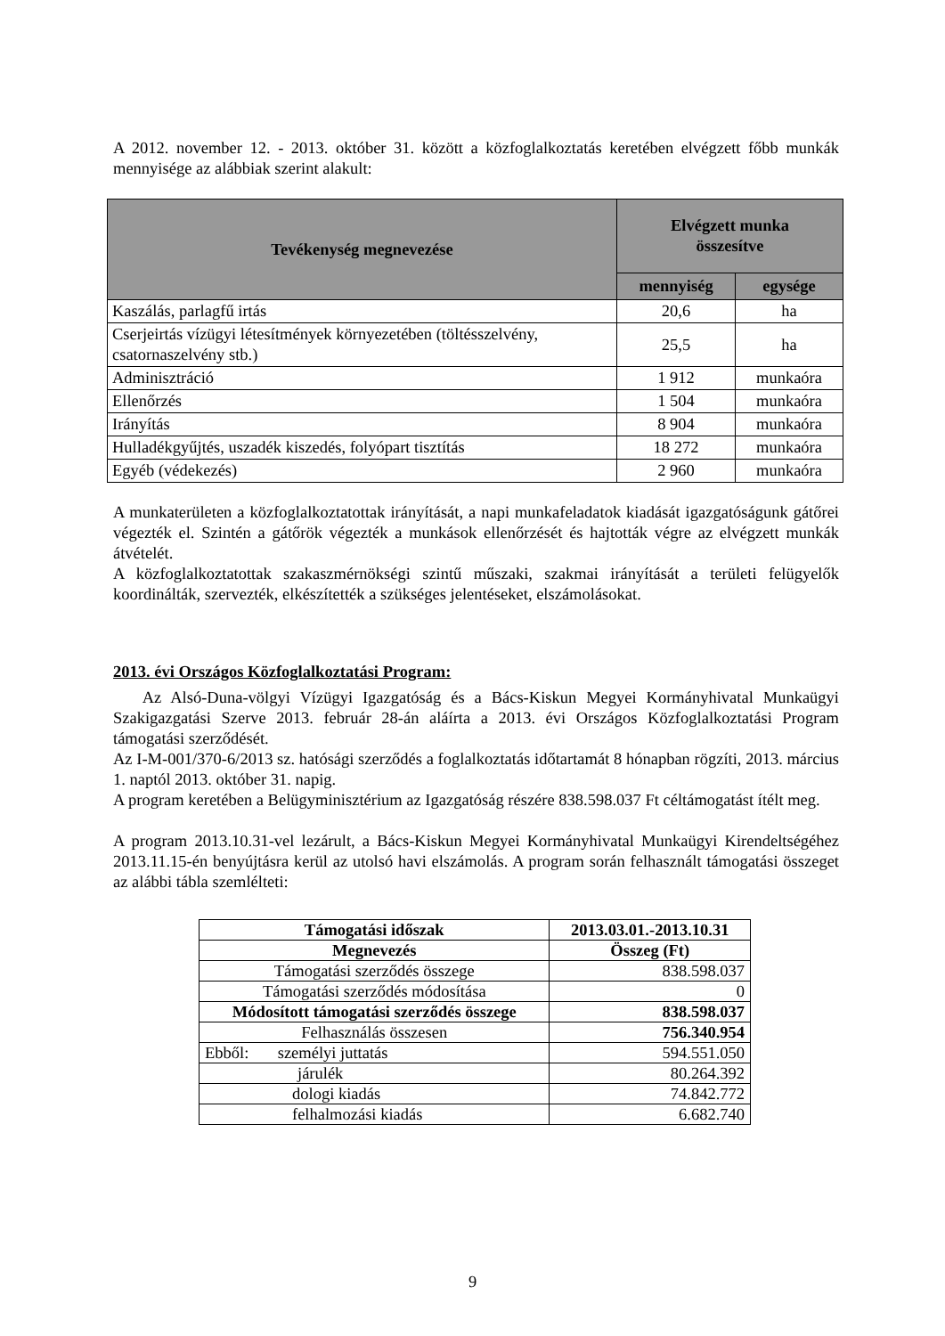A 2012. november 12. - 2013. október 31. között a közfoglalkoztatás keretében elvégzett főbb munkák mennyisége az alábbiak szerint alakult:
| Tevékenység megnevezése | Elvégzett munka összesítve | |
| --- | --- | --- |
| | mennyiség | egysége |
| Kaszálás, parlagfű irtás | 20,6 | ha |
| Cserjeirtás vízügyi létesítmények környezetében (töltésszelvény, csatornaszelvény stb.) | 25,5 | ha |
| Adminisztráció | 1 912 | munkaóra |
| Ellenőrzés | 1 504 | munkaóra |
| Irányítás | 8 904 | munkaóra |
| Hulladékgyűjtés, uszadék kiszedés, folyópart tisztítás | 18 272 | munkaóra |
| Egyéb (védekezés) | 2 960 | munkaóra |
A munkaterületen a közfoglalkoztatottak irányítását, a napi munkafeladatok kiadását igazgatóságunk gátőrei végezték el. Szintén a gátőrök végezték a munkások ellenőrzését és hajtották végre az elvégzett munkák átvételét.
A közfoglalkoztatottak szakaszmérnökségi szintű műszaki, szakmai irányítását a területi felügyelők koordinálták, szervezték, elkészítették a szükséges jelentéseket, elszámolásokat.
2013. évi Országos Közfoglalkoztatási Program:
Az Alsó-Duna-völgyi Vízügyi Igazgatóság és a Bács-Kiskun Megyei Kormányhivatal Munkaügyi Szakigazgatási Szerve 2013. február 28-án aláírta a 2013. évi Országos Közfoglalkoztatási Program támogatási szerződését.
Az I-M-001/370-6/2013 sz. hatósági szerződés a foglalkoztatás időtartamát 8 hónapban rögzíti, 2013. március 1. naptól 2013. október 31. napig.
A program keretében a Belügyminisztérium az Igazgatóság részére 838.598.037 Ft céltámogatást ítélt meg.
A program 2013.10.31-vel lezárult, a Bács-Kiskun Megyei Kormányhivatal Munkaügyi Kirendeltségéhez 2013.11.15-én benyújtásra kerül az utolsó havi elszámolás. A program során felhasznált támogatási összeget az alábbi tábla szemlélteti:
| Támogatási időszak | 2013.03.01.-2013.10.31 |
| --- | --- |
| Megnevezés | Összeg (Ft) |
| Támogatási szerződés összege | 838.598.037 |
| Támogatási szerződés módosítása | 0 |
| Módosított támogatási szerződés összege | 838.598.037 |
| Felhasználás összesen | 756.340.954 |
| Ebből: személyi juttatás | 594.551.050 |
| járulék | 80.264.392 |
| dologi kiadás | 74.842.772 |
| felhalmozási kiadás | 6.682.740 |
9